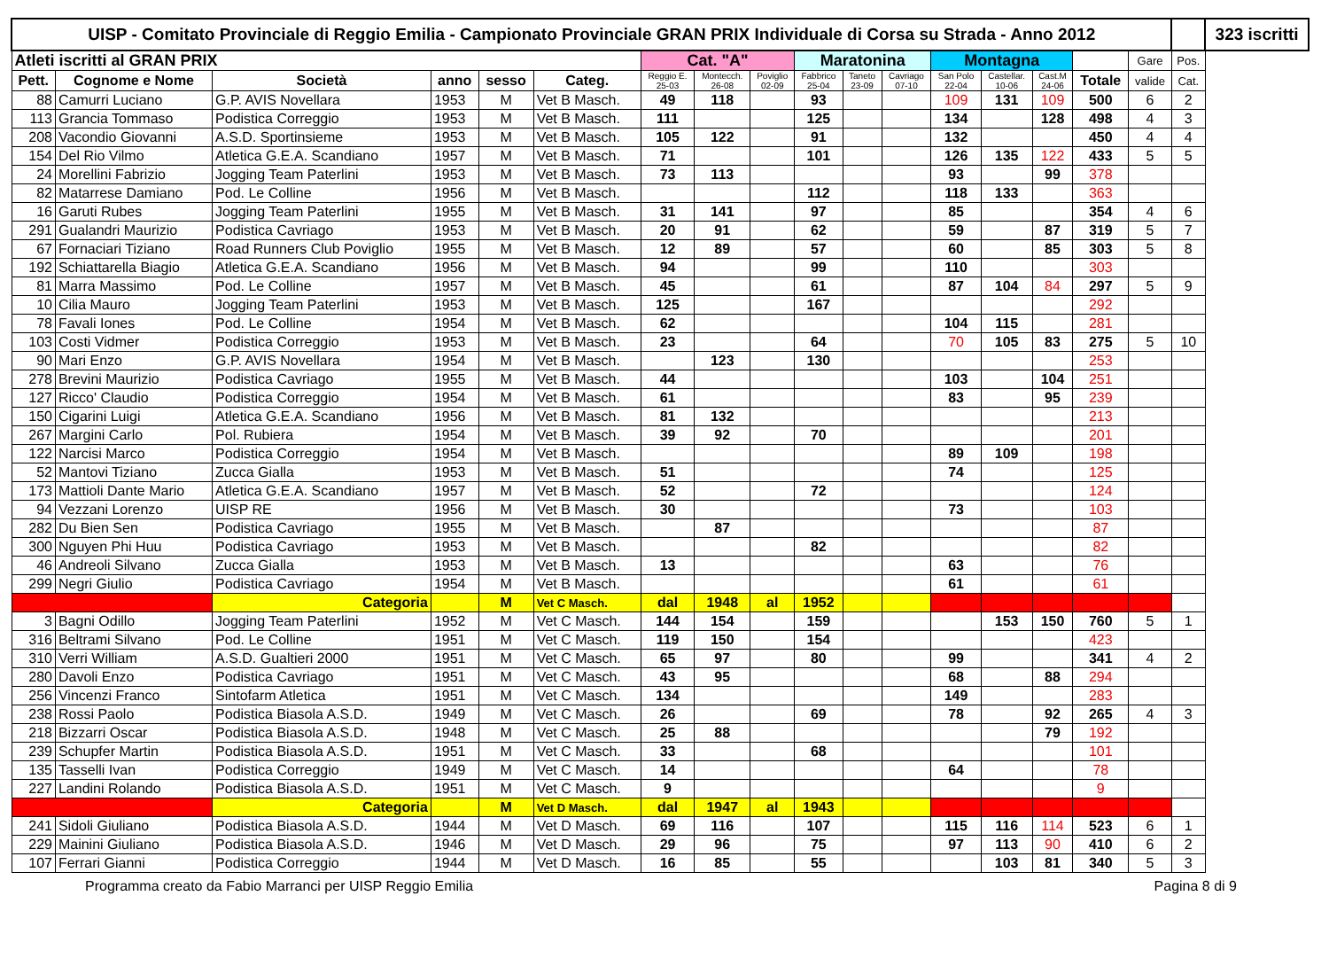| UISP - Comitato Provinciale di Reggio Emilia - Campionato Provinciale GRAN PRIX Individuale di Corsa su Strada - Anno 2012 | | | | | | | | | | | | | | | | | | 323 iscritti |
| --- | --- | --- | --- | --- | --- | --- | --- | --- | --- | --- | --- | --- | --- | --- | --- | --- | --- | --- |
| Atleti iscritti al GRAN PRIX | | | | | | Cat. "A" | | | Maratonina | | | Montagna | | | | Gare | Pos. | |
| Pett. | Cognome e Nome | Società | anno | sesso | Categ. | Reggio E. 25-03 | Montecch. 26-08 | Poviglio 02-09 | Fabbrico 25-04 | Taneto 23-09 | Cavriago 07-10 | San Polo 22-04 | Castellar. 10-06 | Cast.M 24-06 | Totale | valide | Cat. | |
| 88 | Camurri Luciano | G.P. AVIS Novellara | 1953 | M | Vet B Masch. | 49 | 118 | | 93 | | | 109 | 131 | 109 | 500 | 6 | 2 | |
| 113 | Grancia Tommaso | Podistica Correggio | 1953 | M | Vet B Masch. | 111 | | | 125 | | | 134 | | 128 | 498 | 4 | 3 | |
| 208 | Vacondio Giovanni | A.S.D. Sportinsieme | 1953 | M | Vet B Masch. | 105 | 122 | | 91 | | | 132 | | | 450 | 4 | 4 | |
| 154 | Del Rio Vilmo | Atletica G.E.A. Scandiano | 1957 | M | Vet B Masch. | 71 | | | 101 | | | 126 | 135 | 122 | 433 | 5 | 5 | |
| 24 | Morellini Fabrizio | Jogging Team Paterlini | 1953 | M | Vet B Masch. | 73 | 113 | | | | | 93 | | 99 | 378 | | | |
| 82 | Matarrese Damiano | Pod. Le Colline | 1956 | M | Vet B Masch. | | | | 112 | | | 118 | 133 | | 363 | | | |
| 16 | Garuti Rubes | Jogging Team Paterlini | 1955 | M | Vet B Masch. | 31 | 141 | | 97 | | | 85 | | | 354 | 4 | 6 | |
| 291 | Gualandri Maurizio | Podistica Cavriago | 1953 | M | Vet B Masch. | 20 | 91 | | 62 | | | 59 | | 87 | 319 | 5 | 7 | |
| 67 | Fornaciari Tiziano | Road Runners Club Poviglio | 1955 | M | Vet B Masch. | 12 | 89 | | 57 | | | 60 | | 85 | 303 | 5 | 8 | |
| 192 | Schiattarella Biagio | Atletica G.E.A. Scandiano | 1956 | M | Vet B Masch. | 94 | | | 99 | | | 110 | | | 303 | | | |
| 81 | Marra Massimo | Pod. Le Colline | 1957 | M | Vet B Masch. | 45 | | | 61 | | | 87 | 104 | 84 | 297 | 5 | 9 | |
| 10 | Cilia Mauro | Jogging Team Paterlini | 1953 | M | Vet B Masch. | 125 | | | 167 | | | | | | 292 | | | |
| 78 | Favali Iones | Pod. Le Colline | 1954 | M | Vet B Masch. | 62 | | | | | | 104 | 115 | | 281 | | | |
| 103 | Costi Vidmer | Podistica Correggio | 1953 | M | Vet B Masch. | 23 | | | 64 | | | 70 | 105 | 83 | 275 | 5 | 10 | |
| 90 | Mari Enzo | G.P. AVIS Novellara | 1954 | M | Vet B Masch. | | 123 | | 130 | | | | | | 253 | | | |
| 278 | Brevini Maurizio | Podistica Cavriago | 1955 | M | Vet B Masch. | 44 | | | | | | 103 | | 104 | 251 | | | |
| 127 | Ricco' Claudio | Podistica Correggio | 1954 | M | Vet B Masch. | 61 | | | | | | 83 | | 95 | 239 | | | |
| 150 | Cigarini Luigi | Atletica G.E.A. Scandiano | 1956 | M | Vet B Masch. | 81 | 132 | | | | | | | | 213 | | | |
| 267 | Margini Carlo | Pol. Rubiera | 1954 | M | Vet B Masch. | 39 | 92 | | 70 | | | | | | 201 | | | |
| 122 | Narcisi Marco | Podistica Correggio | 1954 | M | Vet B Masch. | | | | | | | 89 | 109 | | 198 | | | |
| 52 | Mantovi Tiziano | Zucca Gialla | 1953 | M | Vet B Masch. | 51 | | | | | | 74 | | | 125 | | | |
| 173 | Mattioli Dante Mario | Atletica G.E.A. Scandiano | 1957 | M | Vet B Masch. | 52 | | | 72 | | | | | | 124 | | | |
| 94 | Vezzani Lorenzo | UISP RE | 1956 | M | Vet B Masch. | 30 | | | | | | 73 | | | 103 | | | |
| 282 | Du Bien Sen | Podistica Cavriago | 1955 | M | Vet B Masch. | | 87 | | | | | | | | 87 | | | |
| 300 | Nguyen Phi Huu | Podistica Cavriago | 1953 | M | Vet B Masch. | | | | 82 | | | | | | 82 | | | |
| 46 | Andreoli Silvano | Zucca Gialla | 1953 | M | Vet B Masch. | 13 | | | | | | 63 | | | 76 | | | |
| 299 | Negri Giulio | Podistica Cavriago | 1954 | M | Vet B Masch. | | | | | | | 61 | | | 61 | | | |
| | | Categoria | | M | Vet C Masch. | dal | 1948 | al | 1952 | | | | | | | | | |
| 3 | Bagni Odillo | Jogging Team Paterlini | 1952 | M | Vet C Masch. | 144 | 154 | | 159 | | | | 153 | 150 | 760 | 5 | 1 | |
| 316 | Beltrami Silvano | Pod. Le Colline | 1951 | M | Vet C Masch. | 119 | 150 | | 154 | | | | | | 423 | | | |
| 310 | Verri William | A.S.D. Gualtieri 2000 | 1951 | M | Vet C Masch. | 65 | 97 | | 80 | | | 99 | | | 341 | 4 | 2 | |
| 280 | Davoli Enzo | Podistica Cavriago | 1951 | M | Vet C Masch. | 43 | 95 | | | | | 68 | | 88 | 294 | | | |
| 256 | Vincenzi Franco | Sintofarm Atletica | 1951 | M | Vet C Masch. | 134 | | | | | | 149 | | | 283 | | | |
| 238 | Rossi Paolo | Podistica Biasola A.S.D. | 1949 | M | Vet C Masch. | 26 | | | 69 | | | 78 | | 92 | 265 | 4 | 3 | |
| 218 | Bizzarri Oscar | Podistica Biasola A.S.D. | 1948 | M | Vet C Masch. | 25 | 88 | | | | | | | 79 | 192 | | | |
| 239 | Schupfer Martin | Podistica Biasola A.S.D. | 1951 | M | Vet C Masch. | 33 | | | 68 | | | | | | 101 | | | |
| 135 | Tasselli Ivan | Podistica Correggio | 1949 | M | Vet C Masch. | 14 | | | | | | 64 | | | 78 | | | |
| 227 | Landini Rolando | Podistica Biasola A.S.D. | 1951 | M | Vet C Masch. | 9 | | | | | | | | | 9 | | | |
| | | Categoria | | M | Vet D Masch. | dal | 1947 | al | 1943 | | | | | | | | | |
| 241 | Sidoli Giuliano | Podistica Biasola A.S.D. | 1944 | M | Vet D Masch. | 69 | 116 | | 107 | | | 115 | 116 | 114 | 523 | 6 | 1 | |
| 229 | Mainini Giuliano | Podistica Biasola A.S.D. | 1946 | M | Vet D Masch. | 29 | 96 | | 75 | | | 97 | 113 | 90 | 410 | 6 | 2 | |
| 107 | Ferrari Gianni | Podistica Correggio | 1944 | M | Vet D Masch. | 16 | 85 | | 55 | | | | 103 | 81 | 340 | 5 | 3 | |
Programma creato da Fabio Marranci per UISP Reggio Emilia Pagina 8 di 9